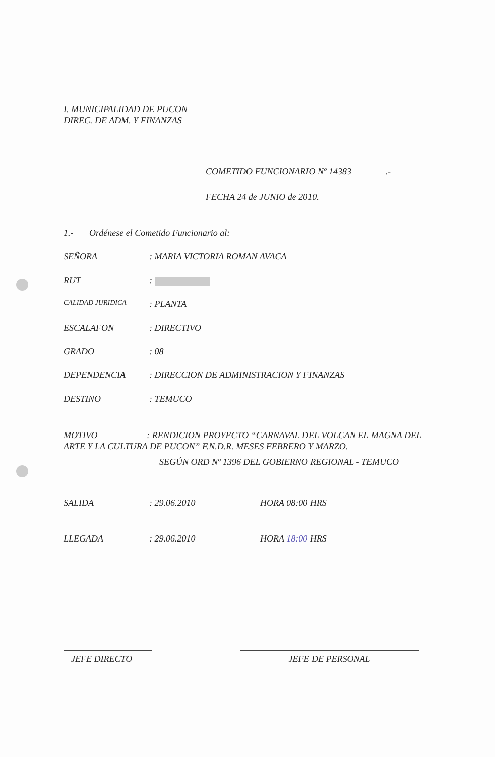I. MUNICIPALIDAD DE PUCON
DIREC. DE ADM. Y FINANZAS
COMETIDO FUNCIONARIO Nº 14383 .-
FECHA 24 de JUNIO de 2010.
1.- Ordénese el Cometido Funcionario al:
SEÑORA: MARIA VICTORIA ROMAN AVACA
RUT:
CALIDAD JURIDICA: PLANTA
ESCALAFON: DIRECTIVO
GRADO: 08
DEPENDENCIA: DIRECCION DE ADMINISTRACION Y FINANZAS
DESTINO: TEMUCO
MOTIVO : RENDICION PROYECTO “CARNAVAL DEL VOLCAN EL MAGNA DEL ARTE Y LA CULTURA DE PUCON” F.N.D.R. MESES FEBRERO Y MARZO.
SEGÚN ORD Nº 1396 DEL GOBIERNO REGIONAL - TEMUCO
SALIDA: 29.06.2010 HORA 08:00 HRS
LLEGADA: 29.06.2010 HORA 18:00 HRS
JEFE DIRECTO JEFE DE PERSONAL